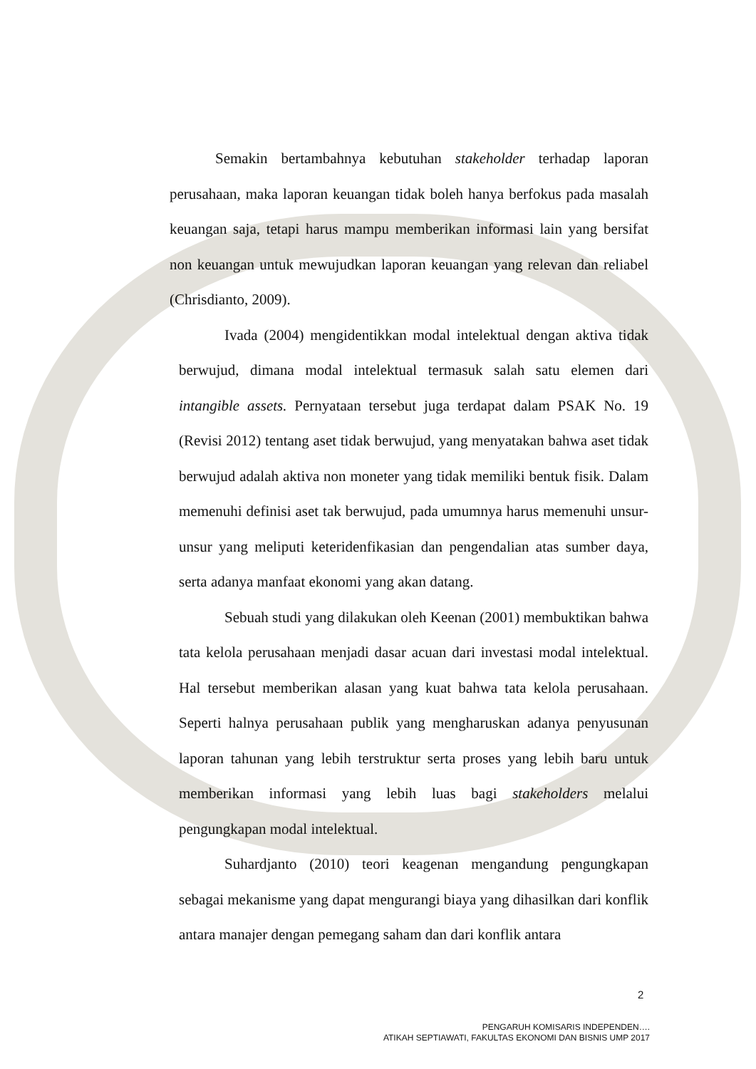Semakin bertambahnya kebutuhan stakeholder terhadap laporan perusahaan, maka laporan keuangan tidak boleh hanya berfokus pada masalah keuangan saja, tetapi harus mampu memberikan informasi lain yang bersifat non keuangan untuk mewujudkan laporan keuangan yang relevan dan reliabel (Chrisdianto, 2009).
Ivada (2004) mengidentikkan modal intelektual dengan aktiva tidak berwujud, dimana modal intelektual termasuk salah satu elemen dari intangible assets. Pernyataan tersebut juga terdapat dalam PSAK No. 19 (Revisi 2012) tentang aset tidak berwujud, yang menyatakan bahwa aset tidak berwujud adalah aktiva non moneter yang tidak memiliki bentuk fisik. Dalam memenuhi definisi aset tak berwujud, pada umumnya harus memenuhi unsur-unsur yang meliputi keteridenfikasian dan pengendalian atas sumber daya, serta adanya manfaat ekonomi yang akan datang.
Sebuah studi yang dilakukan oleh Keenan (2001) membuktikan bahwa tata kelola perusahaan menjadi dasar acuan dari investasi modal intelektual. Hal tersebut memberikan alasan yang kuat bahwa tata kelola perusahaan. Seperti halnya perusahaan publik yang mengharuskan adanya penyusunan laporan tahunan yang lebih terstruktur serta proses yang lebih baru untuk memberikan informasi yang lebih luas bagi stakeholders melalui pengungkapan modal intelektual.
Suhardjanto (2010) teori keagenan mengandung pengungkapan sebagai mekanisme yang dapat mengurangi biaya yang dihasilkan dari konflik antara manajer dengan pemegang saham dan dari konflik antara
2
PENGARUH KOMISARIS INDEPENDEN….
ATIKAH SEPTIAWATI, FAKULTAS EKONOMI DAN BISNIS UMP 2017